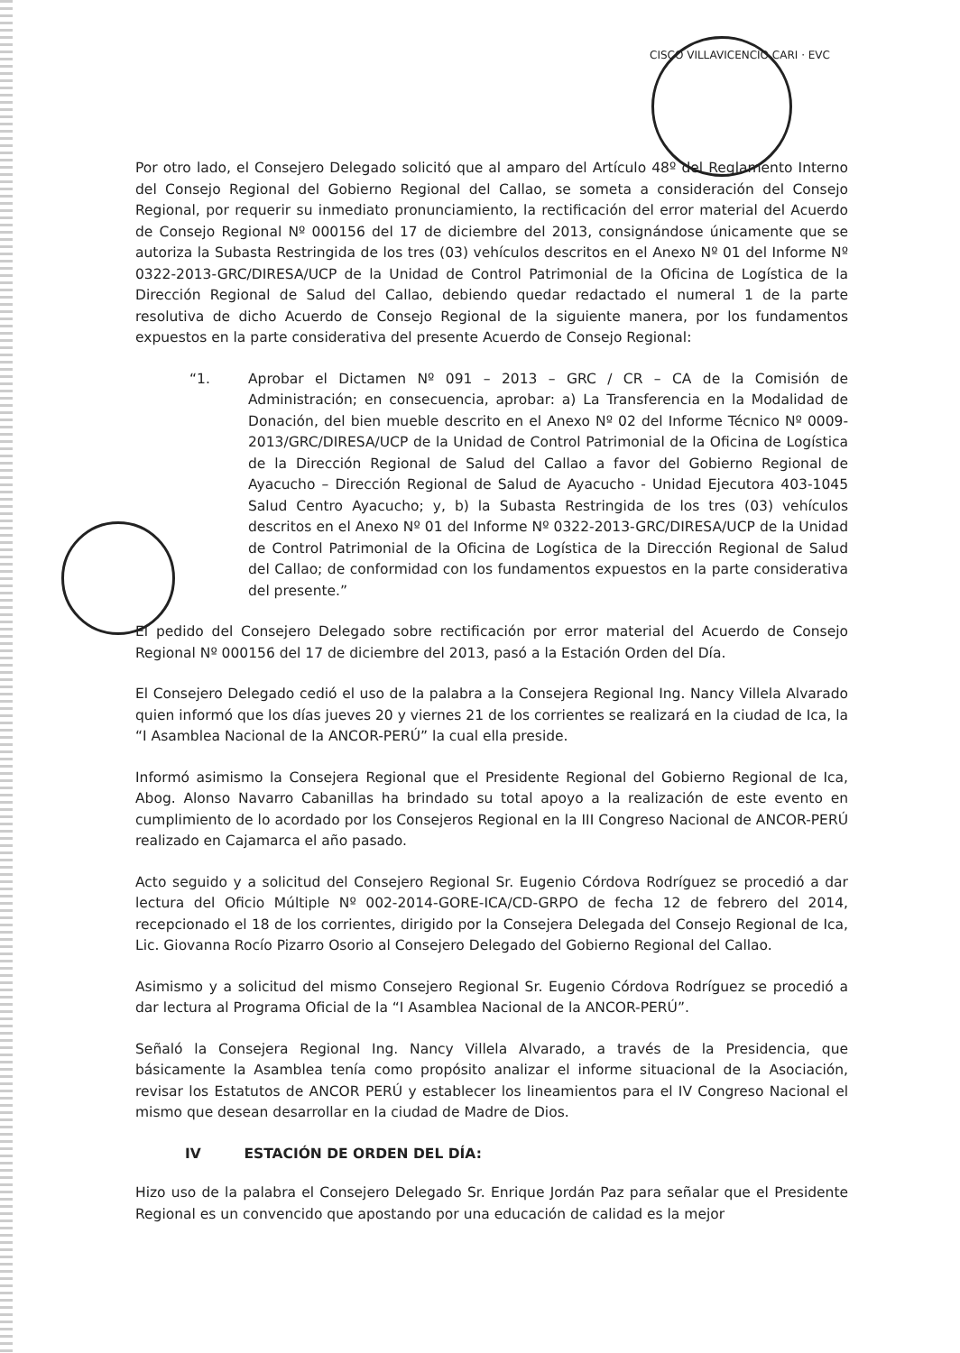CISCO VILLAVICENCIO CARI · EVC
Por otro lado, el Consejero Delegado solicitó que al amparo del Artículo 48º del Reglamento Interno del Consejo Regional del Gobierno Regional del Callao, se someta a consideración del Consejo Regional, por requerir su inmediato pronunciamiento, la rectificación del error material del Acuerdo de Consejo Regional Nº 000156 del 17 de diciembre del 2013, consignándose únicamente que se autoriza la Subasta Restringida de los tres (03) vehículos descritos en el Anexo Nº 01 del Informe Nº 0322-2013-GRC/DIRESA/UCP de la Unidad de Control Patrimonial de la Oficina de Logística de la Dirección Regional de Salud del Callao, debiendo quedar redactado el numeral 1 de la parte resolutiva de dicho Acuerdo de Consejo Regional de la siguiente manera, por los fundamentos expuestos en la parte considerativa del presente Acuerdo de Consejo Regional:
“1. Aprobar el Dictamen Nº 091 – 2013 – GRC / CR – CA de la Comisión de Administración; en consecuencia, aprobar: a) La Transferencia en la Modalidad de Donación, del bien mueble descrito en el Anexo Nº 02 del Informe Técnico Nº 0009-2013/GRC/DIRESA/UCP de la Unidad de Control Patrimonial de la Oficina de Logística de la Dirección Regional de Salud del Callao a favor del Gobierno Regional de Ayacucho – Dirección Regional de Salud de Ayacucho - Unidad Ejecutora 403-1045 Salud Centro Ayacucho; y, b) la Subasta Restringida de los tres (03) vehículos descritos en el Anexo Nº 01 del Informe Nº 0322-2013-GRC/DIRESA/UCP de la Unidad de Control Patrimonial de la Oficina de Logística de la Dirección Regional de Salud del Callao; de conformidad con los fundamentos expuestos en la parte considerativa del presente.”
El pedido del Consejero Delegado sobre rectificación por error material del Acuerdo de Consejo Regional Nº 000156 del 17 de diciembre del 2013, pasó a la Estación Orden del Día.
El Consejero Delegado cedió el uso de la palabra a la Consejera Regional Ing. Nancy Villela Alvarado quien informó que los días jueves 20 y viernes 21 de los corrientes se realizará en la ciudad de Ica, la “I Asamblea Nacional de la ANCOR-PERÚ” la cual ella preside.
Informó asimismo la Consejera Regional que el Presidente Regional del Gobierno Regional de Ica, Abog. Alonso Navarro Cabanillas ha brindado su total apoyo a la realización de este evento en cumplimiento de lo acordado por los Consejeros Regional en la III Congreso Nacional de ANCOR-PERÚ realizado en Cajamarca el año pasado.
Acto seguido y a solicitud del Consejero Regional Sr. Eugenio Córdova Rodríguez se procedió a dar lectura del Oficio Múltiple Nº 002-2014-GORE-ICA/CD-GRPO de fecha 12 de febrero del 2014, recepcionado el 18 de los corrientes, dirigido por la Consejera Delegada del Consejo Regional de Ica, Lic. Giovanna Rocío Pizarro Osorio al Consejero Delegado del Gobierno Regional del Callao.
Asimismo y a solicitud del mismo Consejero Regional Sr. Eugenio Córdova Rodríguez se procedió a dar lectura al Programa Oficial de la “I Asamblea Nacional de la ANCOR-PERÚ”.
Señaló la Consejera Regional Ing. Nancy Villela Alvarado, a través de la Presidencia, que básicamente la Asamblea tenía como propósito analizar el informe situacional de la Asociación, revisar los Estatutos de ANCOR PERÚ y establecer los lineamientos para el IV Congreso Nacional el mismo que desean desarrollar en la ciudad de Madre de Dios.
IV ESTACIÓN DE ORDEN DEL DÍA:
Hizo uso de la palabra el Consejero Delegado Sr. Enrique Jordán Paz para señalar que el Presidente Regional es un convencido que apostando por una educación de calidad es la mejor